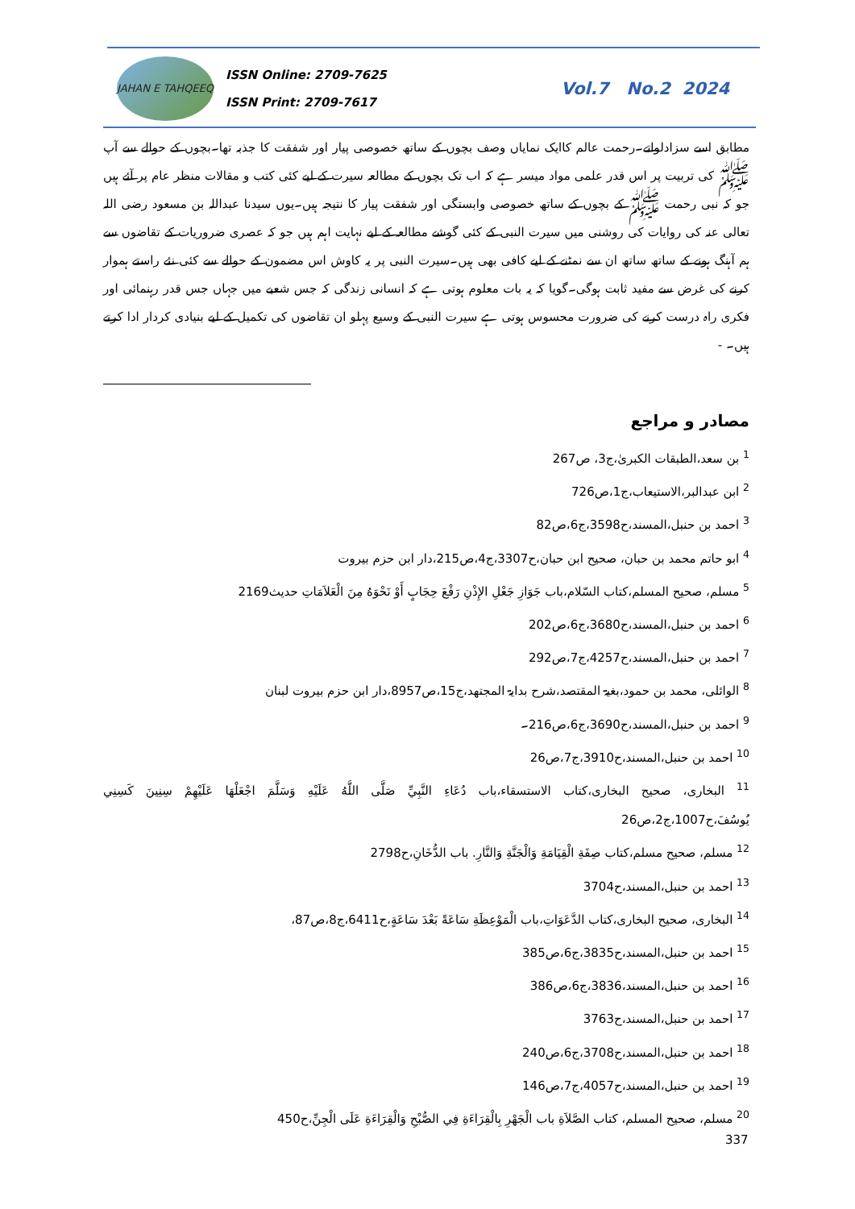JAHAN E TAHQEEQ
ISSN Online: 2709-7625
ISSN Print: 2709-7617
Vol.7 No.2 2024
مطابق اسے سزادلواتے۔رحمت عالم کاایک نمایاں وصف بچوں کے ساتھ خصوصی پیار اور شفقت کا جذبہ تھا۔بچوں کے حوالے سے آپ ﷺ کی تربیت پر اس قدر علمی مواد میسر ہے کہ اب تک بچوں کے مطالعہ سیرت کے لیے کئی کتب و مقالات منظر عام پر آئے ہیں جو کہ نبی رحمت ﷺ کے بچوں کے ساتھ خصوصی وابستگی اور شفقت پیار کا نتیجہ ہیں۔یوں سیدنا عبداللہ بن مسعود رضی اللہ تعالی عنہ کی روایات کی روشنی میں سیرت النبی کے کئی گوشے مطالعہ کے لیے نہایت اہم ہیں جو کہ عصری ضروریات کے تقاضوں سے ہم آہنگ ہونے کے ساتھ ساتھ ان سے نمٹنے کے لیے کافی بھی ہیں۔سیرت النبی پر یہ کاوش اس مضمون کے حوالے سے کئی نئے راستے ہموار کرنے کی غرض سے مفید ثابت ہوگی۔گویا کہ یہ بات معلوم ہوتی ہے کہ انسانی زندگی کہ جس شعبے میں جہاں جس قدر رہنمائی اور فکری راہ درست کرنے کی ضرورت محسوس ہوتی ہے سیرت النبی کے وسیع پہلو ان تقاضوں کی تکمیل کے لیے بنیادی کردار ادا کرتے ہیں۔ -
مصادر و مراجع
<sup>1</sup> بن سعد،الطبقات الکبریٰ،ج3، ص267
<sup>2</sup> ابن عبدالبر،الاستیعاب،ج1،ص726
<sup>3</sup> احمد بن حنبل،المسند،ح3598،ج6،ص82
<sup>4</sup> ابو حاتم محمد بن حبان، صحیح ابن حبان،ح3307،ج4،ص215،دار ابن حزم بیروت
<sup>5</sup> مسلم، صحیح المسلم،کتاب السّلام،باب جَوَازِ جَعْلِ الإِذْنِ رَفْعَ حِجَابٍ أَوْ نَحْوَهُ مِنَ الْعَلاَمَاتِ حدیث2169
<sup>6</sup> احمد بن حنبل،المسند،ح3680،ج6،ص202
<sup>7</sup> احمد بن حنبل،المسند،ح4257،ج7،ص292
<sup>8</sup> الوائلی، محمد بن حمود،بغیۃ المقتصد،شرح بدایۃ المجتھد،ج15،ص8957،دار ابن حزم بیروت لبنان
<sup>9</sup> احمد بن حنبل،المسند،ح3690،ج6،ص216۔
<sup>10</sup> احمد بن حنبل،المسند،ح3910،ج7،ص26
<sup>11</sup> البخاری، صحیح البخاری،کتاب الاستسقاء،باب دُعَاءِ النَّبِيِّ صَلَّى اللَّهُ عَلَيْهِ وَسَلَّمَ اجْعَلْهَا عَلَيْهِمْ سِنِينَ كَسِنِي يُوسُفَ،ح1007،ج2،ص26
<sup>12</sup> مسلم، صحیح مسلم،کتاب صِفَةِ الْقِيَامَةِ وَالْجَنَّةِ وَالنَّارِ. باب الدُّخَانِ،ح2798
<sup>13</sup> احمد بن حنبل،المسند،ح3704
<sup>14</sup> البخاری، صحیح البخاری،کتاب الدَّعَوَاتِ،باب الْمَوْعِظَةِ سَاعَةً بَعْدَ سَاعَةٍ،ح6411،ج8،ص87،
<sup>15</sup> احمد بن حنبل،المسند،ح3835،ج6،ص385
<sup>16</sup> احمد بن حنبل،المسند،3836،ج6،ص386
<sup>17</sup> احمد بن حنبل،المسند،ح3763
<sup>18</sup> احمد بن حنبل،المسند،ح3708،ج6،ص240
<sup>19</sup> احمد بن حنبل،المسند،ح4057،ج7،ص146
<sup>20</sup> مسلم، صحیح المسلم، کتاب الصَّلاَةِ باب الْجَهْرِ بِالْقِرَاءَةِ فِي الصُّبْحِ وَالْقِرَاءَةِ عَلَى الْجِنِّ،ح450
337